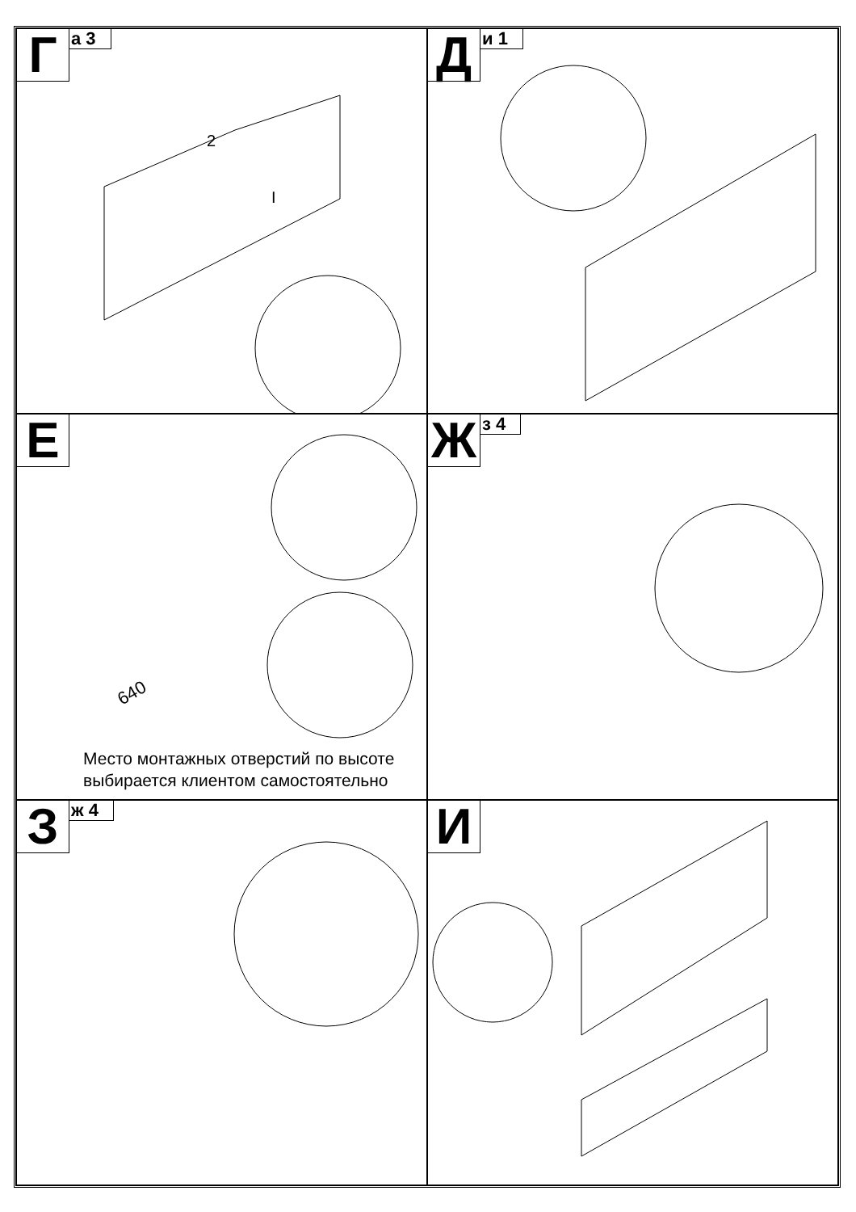Г
а 3
2
I
Д
и 1
Е
640
Место монтажных отверстий по высоте
выбирается клиентом самостоятельно
Ж
з 4
З
ж 4
И